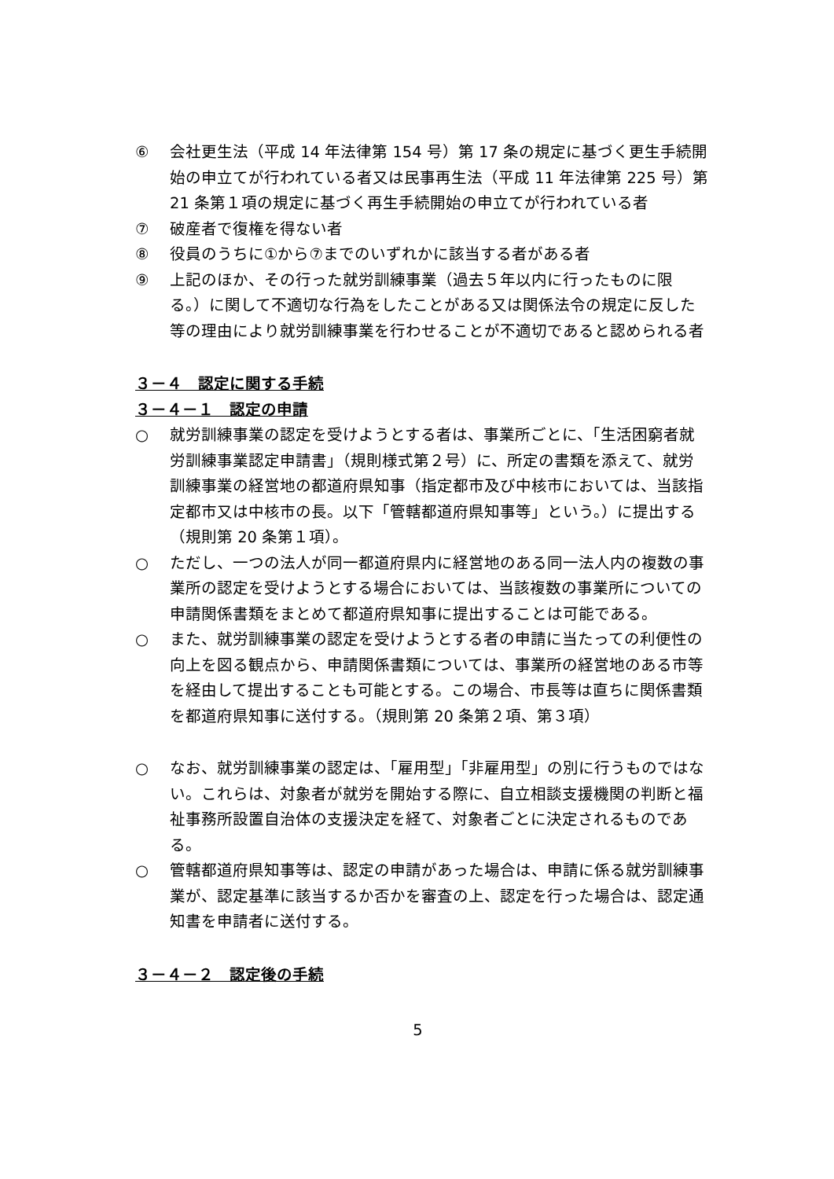⑥ 会社更生法（平成 14 年法律第 154 号）第 17 条の規定に基づく更生手続開始の申立てが行われている者又は民事再生法（平成 11 年法律第 225 号）第 21 条第１項の規定に基づく再生手続開始の申立てが行われている者
⑦ 破産者で復権を得ない者
⑧ 役員のうちに①から⑦までのいずれかに該当する者がある者
⑨ 上記のほか、その行った就労訓練事業（過去５年以内に行ったものに限る。）に関して不適切な行為をしたことがある又は関係法令の規定に反した等の理由により就労訓練事業を行わせることが不適切であると認められる者
３－４　認定に関する手続
３－４－１　認定の申請
○ 就労訓練事業の認定を受けようとする者は、事業所ごとに、「生活困窮者就労訓練事業認定申請書」（規則様式第２号）に、所定の書類を添えて、就労訓練事業の経営地の都道府県知事（指定都市及び中核市においては、当該指定都市又は中核市の長。以下「管轄都道府県知事等」という。）に提出する（規則第 20 条第１項）。
○ ただし、一つの法人が同一都道府県内に経営地のある同一法人内の複数の事業所の認定を受けようとする場合においては、当該複数の事業所についての申請関係書類をまとめて都道府県知事に提出することは可能である。
○ また、就労訓練事業の認定を受けようとする者の申請に当たっての利便性の向上を図る観点から、申請関係書類については、事業所の経営地のある市等を経由して提出することも可能とする。この場合、市長等は直ちに関係書類を都道府県知事に送付する。（規則第 20 条第２項、第３項）
○ なお、就労訓練事業の認定は、「雇用型」「非雇用型」の別に行うものではない。これらは、対象者が就労を開始する際に、自立相談支援機関の判断と福祉事務所設置自治体の支援決定を経て、対象者ごとに決定されるものである。
○ 管轄都道府県知事等は、認定の申請があった場合は、申請に係る就労訓練事業が、認定基準に該当するか否かを審査の上、認定を行った場合は、認定通知書を申請者に送付する。
３－４－２　認定後の手続
5